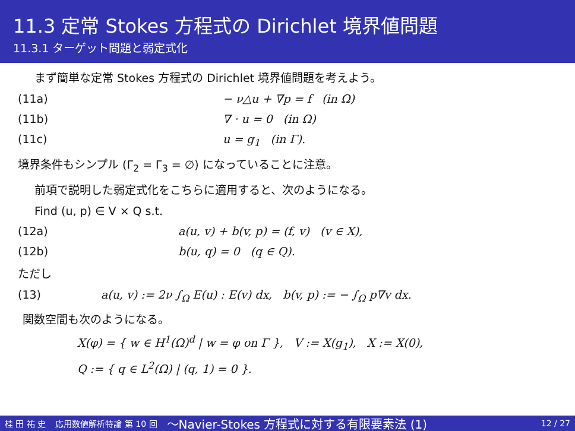11.3 定常 Stokes 方程式の Dirichlet 境界値問題
11.3.1 ターゲット問題と弱定式化
まず簡単な定常 Stokes 方程式の Dirichlet 境界値問題を考えよう。
(11a) − ν△u + ∇p = f (in Ω)
(11b) ∇ · u = 0 (in Ω)
(11c) u = g<sub>1</sub> (in Γ).
境界条件もシンプル (Γ<sub>2</sub> = Γ<sub>3</sub> = ∅) になっていることに注意。
前項で説明した弱定式化をこちらに適用すると、次のようになる。
Find (u, p) ∈ V × Q s.t.
(12a) a(u, v) + b(v, p) = (f, v) (v ∈ X),
(12b) b(u, q) = 0 (q ∈ Q).
ただし
(13) a(u, v) := 2ν ∫<sub>Ω</sub> E(u) : E(v) dx, b(v, p) := − ∫<sub>Ω</sub> p∇v dx.
関数空間も次のようになる。
X(φ) = { w ∈ H<sup>1</sup>(Ω)<sup>d</sup> | w = φ on Γ }, V := X(g<sub>1</sub>), X := X(0),
Q := { q ∈ L<sup>2</sup>(Ω) | (q, 1) = 0 }.
桂 田 祐 史 応用数値解析特論 第 10 回 〜Navier-Stokes 方程式に対する有限要素法 (1) 12 / 27